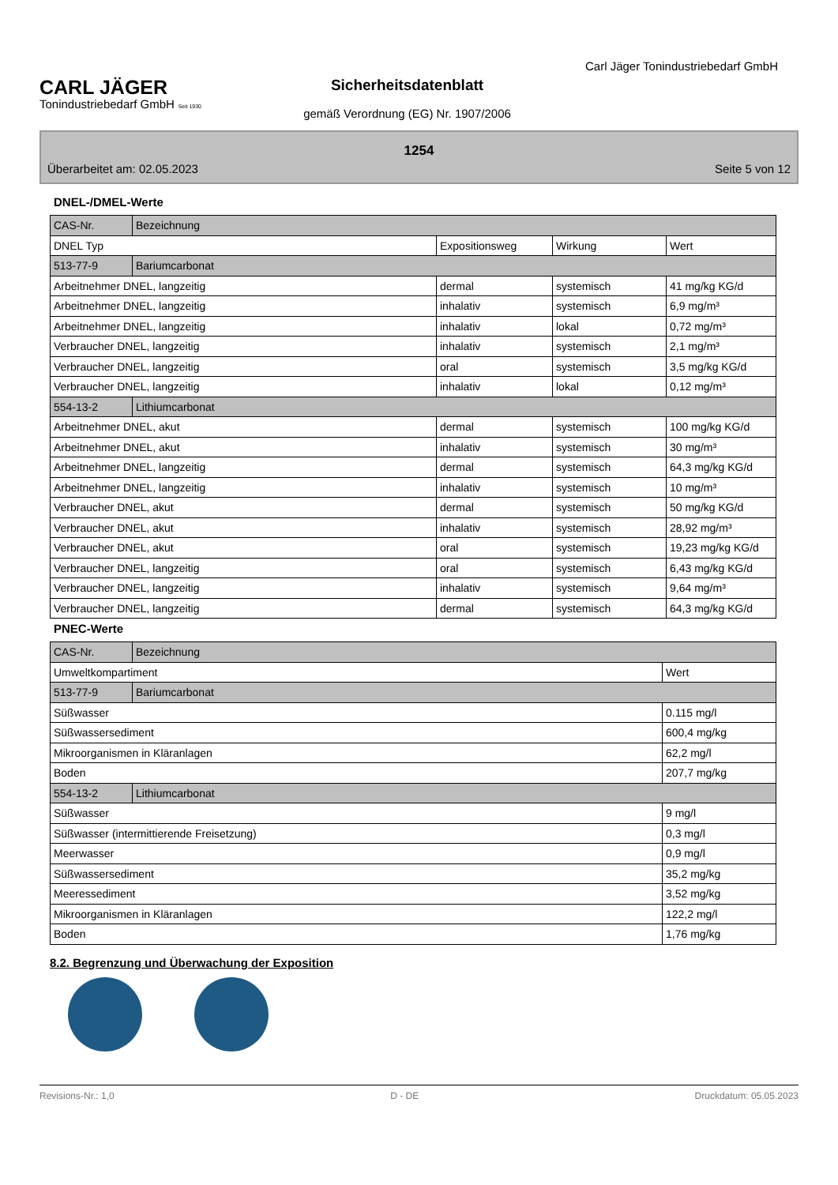CARL JÄGER
Tonindustriebedarf GmbH Seit 1930
Sicherheitsdatenblatt
gemäß Verordnung (EG) Nr. 1907/2006
Carl Jäger Tonindustriebedarf GmbH
1254
Überarbeitet am: 02.05.2023 Seite 5 von 12
DNEL-/DMEL-Werte
| CAS-Nr. | Bezeichnung | | | |
| DNEL Typ | | Expositionsweg | Wirkung | Wert |
| 513-77-9 | Bariumcarbonat | | | |
| Arbeitnehmer DNEL, langzeitig | | dermal | systemisch | 41 mg/kg KG/d |
| Arbeitnehmer DNEL, langzeitig | | inhalativ | systemisch | 6,9 mg/m³ |
| Arbeitnehmer DNEL, langzeitig | | inhalativ | lokal | 0,72 mg/m³ |
| Verbraucher DNEL, langzeitig | | inhalativ | systemisch | 2,1 mg/m³ |
| Verbraucher DNEL, langzeitig | | oral | systemisch | 3,5 mg/kg KG/d |
| Verbraucher DNEL, langzeitig | | inhalativ | lokal | 0,12 mg/m³ |
| 554-13-2 | Lithiumcarbonat | | | |
| Arbeitnehmer DNEL, akut | | dermal | systemisch | 100 mg/kg KG/d |
| Arbeitnehmer DNEL, akut | | inhalativ | systemisch | 30 mg/m³ |
| Arbeitnehmer DNEL, langzeitig | | dermal | systemisch | 64,3 mg/kg KG/d |
| Arbeitnehmer DNEL, langzeitig | | inhalativ | systemisch | 10 mg/m³ |
| Verbraucher DNEL, akut | | dermal | systemisch | 50 mg/kg KG/d |
| Verbraucher DNEL, akut | | inhalativ | systemisch | 28,92 mg/m³ |
| Verbraucher DNEL, akut | | oral | systemisch | 19,23 mg/kg KG/d |
| Verbraucher DNEL, langzeitig | | oral | systemisch | 6,43 mg/kg KG/d |
| Verbraucher DNEL, langzeitig | | inhalativ | systemisch | 9,64 mg/m³ |
| Verbraucher DNEL, langzeitig | | dermal | systemisch | 64,3 mg/kg KG/d |
PNEC-Werte
| CAS-Nr. | Bezeichnung | |
| Umweltkompartiment | | Wert |
| 513-77-9 | Bariumcarbonat | |
| Süßwasser | | 0.115 mg/l |
| Süßwassersediment | | 600,4 mg/kg |
| Mikroorganismen in Kläranlagen | | 62,2 mg/l |
| Boden | | 207,7 mg/kg |
| 554-13-2 | Lithiumcarbonat | |
| Süßwasser | | 9 mg/l |
| Süßwasser (intermittierende Freisetzung) | | 0,3 mg/l |
| Meerwasser | | 0,9 mg/l |
| Süßwassersediment | | 35,2 mg/kg |
| Meeressediment | | 3,52 mg/kg |
| Mikroorganismen in Kläranlagen | | 122,2 mg/l |
| Boden | | 1,76 mg/kg |
8.2. Begrenzung und Überwachung der Exposition
Revisions-Nr.: 1,0 D - DE Druckdatum: 05.05.2023